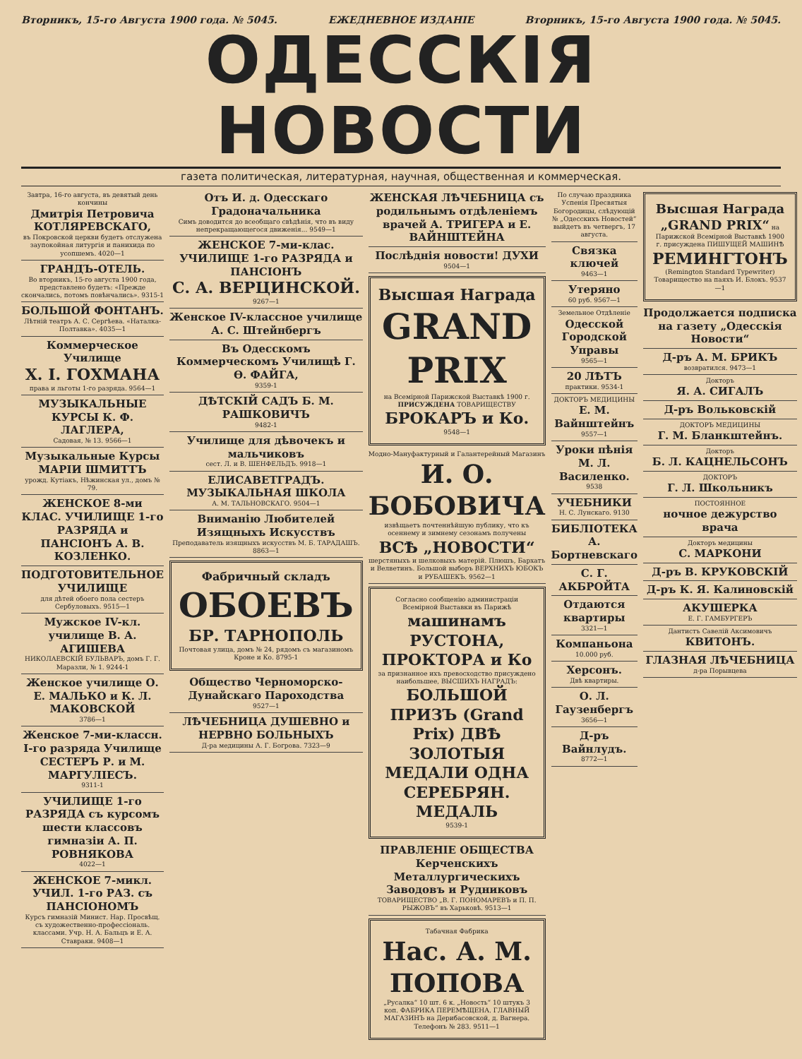Вторникъ, 15-го Августа 1900 года. № 5045. ЕЖЕДНЕВНОЕ ИЗДАНІЕ Вторникъ, 15-го Августа 1900 года. № 5045.
ОДЕССКІЯ НОВОСТИ
газета политическая, литературная, научная, общественная и коммерческая.
Завтра, 16-го августа, въ девятый день кончины
Дмитрія Петровича КОТЛЯРЕВСКАГО,
въ Покровской церкви будетъ отслужена заупокойная литургія и панихида по усопшемъ. 4020—1
ГРАНДЪ-ОТЕЛЬ.
Во вторникъ, 15-го августа 1900 года, представлено будетъ: «Прежде скончались, потомъ повѣнчались». 9315-1
БОЛЬШОЙ ФОНТАНЪ.
Лѣтній театръ А. С. Сергѣева. «Наталка-Полтавка». 4035—1
Коммерческое Училище
Х. І. ГОХМАНА
права и льготы 1-го разряда. 9564—1
МУЗЫКАЛЬНЫЕ КУРСЫ К. Ф. ЛАГЛЕРА,
Садовая, № 13. 9566—1
Музыкальные Курсы МАРІИ ШМИТТЪ
урожд. Кутіакъ, Нѣжинская ул., домъ № 79.
ЖЕНСКОЕ 8-ми КЛАС. УЧИЛИЩЕ 1-го РАЗРЯДА и ПАНСІОНЪ А. В. КОЗЛЕНКО.
ПОДГОТОВИТЕЛЬНОЕ УЧИЛИЩЕ
для дѣтей обоего пола сестеръ Сербуловыхъ. 9515—1
Мужское IV-кл. училище В. А. АГИШЕВА
НИКОЛАЕВСКІЙ БУЛЬВАРЪ, домъ Г. Г. Маразли, № 1. 9244-1
Женское училище О. Е. МАЛЬКО и К. Л. МАКОВСКОЙ
3786—1
Женское 7-ми-классн. І-го разряда Училище СЕСТЕРЪ Р. и М. МАРГУЛІЕСЪ.
9311-1
УЧИЛИЩЕ 1-го РАЗРЯДА съ курсомъ шести классовъ гимназіи А. П. РОВНЯКОВА
4022—1
ЖЕНСКОЕ 7-микл. УЧИЛ. 1-го РАЗ. съ ПАНСІОНОМЪ
Курсъ гимназій Минист. Нар. Просвѣщ. съ художественно-профессіональ. классами. Учр. Н. А. Бальцъ и Е. А. Ставраки. 9408—1
Отъ И. д. Одесскаго Градоначальника
Симъ доводится до всеобщаго свѣдѣнія, что въ виду непрекращающегося движенія... 9549—1
ЖЕНСКОЕ 7-ми-клас. УЧИЛИЩЕ 1-го РАЗРЯДА и ПАНСІОНЪ
С. А. ВЕРЦИНСКОЙ.
9267—1
Женское IV-классное училище А. С. Штейнбергъ
Въ Одесскомъ Коммерческомъ Училищѣ Г. Ѳ. ФАЙГА,
9359-1
ДѢТСКІЙ САДЪ Б. М. РАШКОВИЧЪ
9482-1
Училище для дѣвочекъ и мальчиковъ
сест. Л. и В. ШЕНФЕЛЬДЪ. 9918—1
ЕЛИСАВЕТГРАДЪ. МУЗЫКАЛЬНАЯ ШКОЛА
А. М. ТАЛЬНОВСКАГО. 9504—1
Вниманію Любителей Изящныхъ Искусствъ
Преподаватель изящныхъ искусствъ М. Б. ТАРАДАШЪ. 8863—1
Фабричный складъ
ОБОЕВЪ
БР. ТАРНОПОЛЬ
Почтовая улица, домъ № 24, рядомъ съ магазиномъ Кроне и Ко. 8795-1
Общество Черноморско-Дунайскаго Пароходства
9527—1
ЛѢЧЕБНИЦА ДУШЕВНО и НЕРВНО БОЛЬНЫХЪ
Д-ра медицины А. Г. Богрова. 7323—9
ЖЕНСКАЯ ЛѢЧЕБНИЦА съ родильнымъ отдѣленіемъ врачей А. ТРИГЕРА и Е. ВАЙНШТЕЙНА
Послѣднія новости! ДУХИ
9504—1
Высшая Награда
GRAND PRIX
на Всемірной Парижской Выставкѣ 1900 г. ПРИСУЖДЕНА ТОВАРИЩЕСТВУ
БРОКАРЪ и Ко.
9548—1
Модно-Мануфактурный и Галантерейный Магазинъ
И. О. БОБОВИЧА
извѣщаетъ почтеннѣйшую публику, что къ осеннему и зимнему сезонамъ получены
ВСѢ „НОВОСТИ“
шерстяныхъ и шелковыхъ матерій. Плюшъ, Бархатъ и Велветинъ. Большой выборъ ВЕРХНИХЪ ЮБОКЪ и РУБАШЕКЪ. 9562—1
Согласно сообщенію администраціи Всемірной Выставки въ Парижѣ
машинамъ РУСТОНА, ПРОКТОРА и Ко
за признанное ихъ превосходство присуждено наибольшее, ВЫСШИХЪ НАГРАДЪ:
БОЛЬШОЙ ПРИЗЪ (Grand Prix) ДВѢ ЗОЛОТЫЯ МЕДАЛИ ОДНА СЕРЕБРЯН. МЕДАЛЬ
9539-1
ПРАВЛЕНІЕ ОБЩЕСТВА Керченскихъ Металлургическихъ Заводовъ и Рудниковъ
ТОВАРИЩЕСТВО „В. Г. ПОНОМАРЕВЪ и П. П. РЫЖОВЪ“ въ Харьковѣ. 9513—1
Табачная Фабрика
Нас. А. М. ПОПОВА
„Русалка“ 10 шт. 6 к. „Новость“ 10 штукъ 3 коп. ФАБРИКА ПЕРЕМѢЩЕНА. ГЛАВНЫЙ МАГАЗИНЪ на Дерибасовской, д. Вагнера. Телефонъ № 283. 9511—1
По случаю праздника Успенія Пресвятыя Богородицы, слѣдующій № „Одесскихъ Новостей“ выйдетъ въ четвергъ, 17 августа.
Связка ключей
9463—1
Утеряно
60 руб. 9567—1
Земельное Отдѣленіе
Одесской Городской Управы
9565—1
20 ЛѢТЪ
практики. 9534-1
ДОКТОРЪ МЕДИЦИНЫ
Е. М. Вайнштейнъ
9557—1
Уроки пѣнія М. Л. Василенко.
9538
УЧЕБНИКИ
Н. С. Лунскаго. 9130
БИБЛІОТЕКА А. Бортневскаго
С. Г. АКБРОЙТА
Отдаются квартиры
3321—1
Компаньона
10.000 руб.
Херсонъ.
Двѣ квартиры.
О. Л. Гаузенбергъ
3656—1
Д-ръ Вайнлудъ.
8772—1
Высшая Награда „GRAND PRIX“ на Парижской Всемірной Выставкѣ 1900 г. присуждена ПИШУЩЕЙ МАШИНѢ
РЕМИНГТОНЪ
(Remington Standard Typewriter) Товарищество на паяхъ И. Блокъ. 9537—1
Продолжается подписка на газету „Одесскія Новости“
Д-ръ А. М. БРИКЪ
возвратился. 9473—1
Докторъ
Я. А. СИГАЛЪ
Д-ръ Вольковскій
ДОКТОРЪ МЕДИЦИНЫ
Г. М. Бланкштейнъ.
Докторъ
Б. Л. КАЦНЕЛЬСОНЪ
ДОКТОРЪ
Г. Л. Школьникъ
ПОСТОЯННОЕ
ночное дежурство врача
Докторъ медицины
С. МАРКОНИ
Д-ръ В. КРУКОВСКІЙ
Д-ръ К. Я. Калиновскій
АКУШЕРКА
Е. Г. ГАМБУРГЕРЪ
Дантистъ Савелій Аксимовичъ
КВИТОНЪ.
ГЛАЗНАЯ ЛѢЧЕБНИЦА
д-ра Порывцева